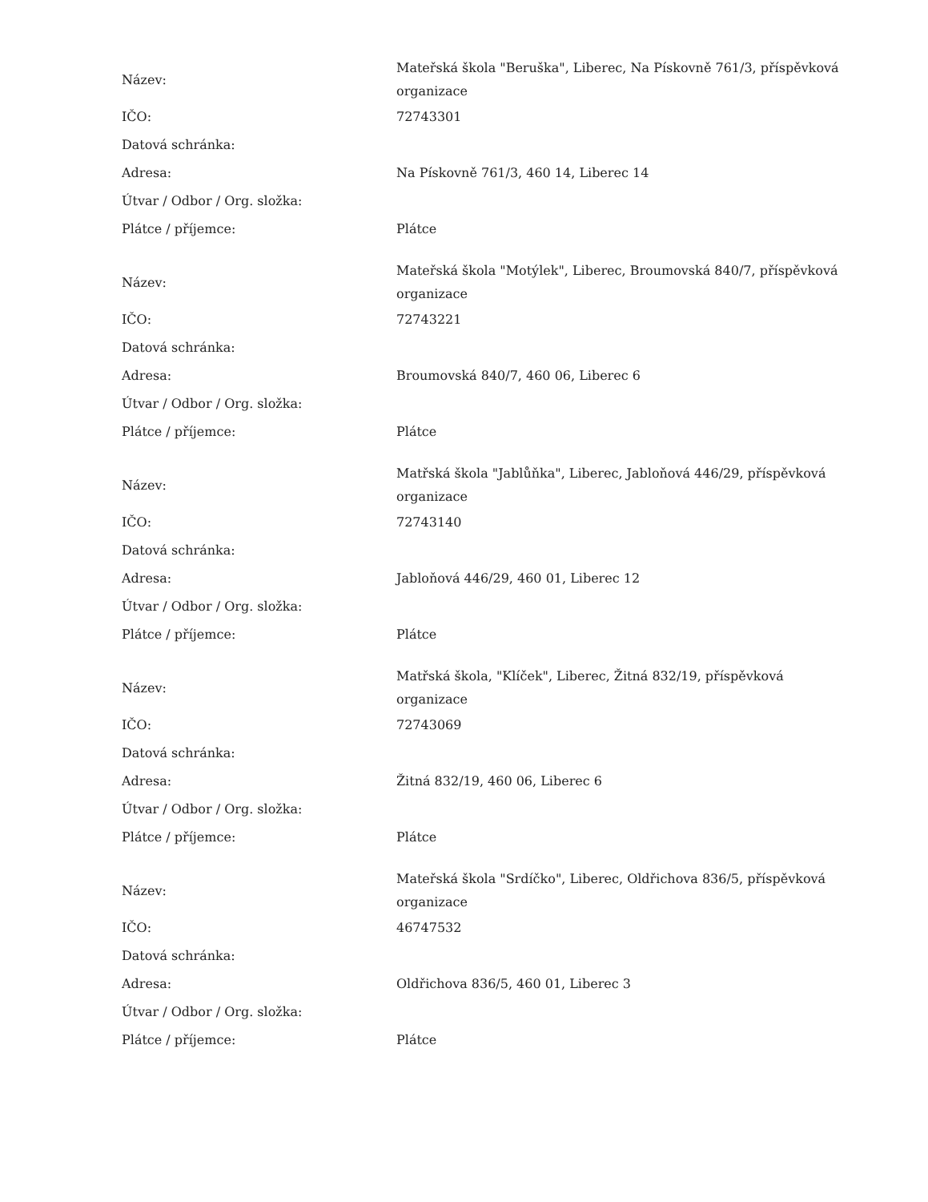| Název: | Mateřská škola "Beruška", Liberec, Na Pískovně 761/3, příspěvková organizace |
| IČO: | 72743301 |
| Datová schránka: | |
| Adresa: | Na Pískovně 761/3, 460 14, Liberec 14 |
| Útvar / Odbor / Org. složka: | |
| Plátce / příjemce: | Plátce |
| Název: | Mateřská škola "Motýlek", Liberec, Broumovská 840/7, příspěvková organizace |
| IČO: | 72743221 |
| Datová schránka: | |
| Adresa: | Broumovská 840/7, 460 06, Liberec 6 |
| Útvar / Odbor / Org. složka: | |
| Plátce / příjemce: | Plátce |
| Název: | Matřská škola "Jablůňka", Liberec, Jabloňová 446/29, příspěvková organizace |
| IČO: | 72743140 |
| Datová schránka: | |
| Adresa: | Jabloňová 446/29, 460 01, Liberec 12 |
| Útvar / Odbor / Org. složka: | |
| Plátce / příjemce: | Plátce |
| Název: | Matřská škola, "Klíček", Liberec, Žitná 832/19, příspěvková organizace |
| IČO: | 72743069 |
| Datová schránka: | |
| Adresa: | Žitná 832/19, 460 06, Liberec 6 |
| Útvar / Odbor / Org. složka: | |
| Plátce / příjemce: | Plátce |
| Název: | Mateřská škola "Srdíčko", Liberec, Oldřichova 836/5, příspěvková organizace |
| IČO: | 46747532 |
| Datová schránka: | |
| Adresa: | Oldřichova 836/5, 460 01, Liberec 3 |
| Útvar / Odbor / Org. složka: | |
| Plátce / příjemce: | Plátce |